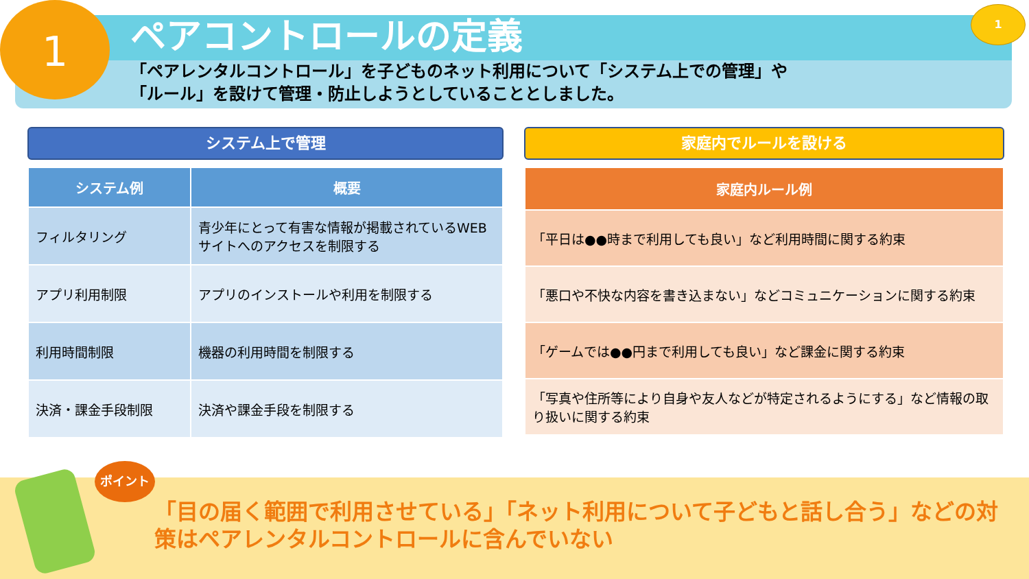1 1
ペアコントロールの定義
「ペアレンタルコントロール」を子どものネット利用について「システム上での管理」や
「ルール」を設けて管理・防止しようとしていることとしました。
システム上で管理
| システム例 | 概要 |
| --- | --- |
| フィルタリング | 青少年にとって有害な情報が掲載されているWEBサイトへのアクセスを制限する |
| アプリ利用制限 | アプリのインストールや利用を制限する |
| 利用時間制限 | 機器の利用時間を制限する |
| 決済・課金手段制限 | 決済や課金手段を制限する |
家庭内でルールを設ける
| 家庭内ルール例 |
| --- |
| 「平日は●●時まで利用しても良い」など利用時間に関する約束 |
| 「悪口や不快な内容を書き込まない」などコミュニケーションに関する約束 |
| 「ゲームでは●●円まで利用しても良い」など課金に関する約束 |
| 「写真や住所等により自身や友人などが特定されるようにする」など情報の取り扱いに関する約束 |
「目の届く範囲で利用させている」「ネット利用について子どもと話し合う」などの対策はペアレンタルコントロールに含んでいない
ポイント